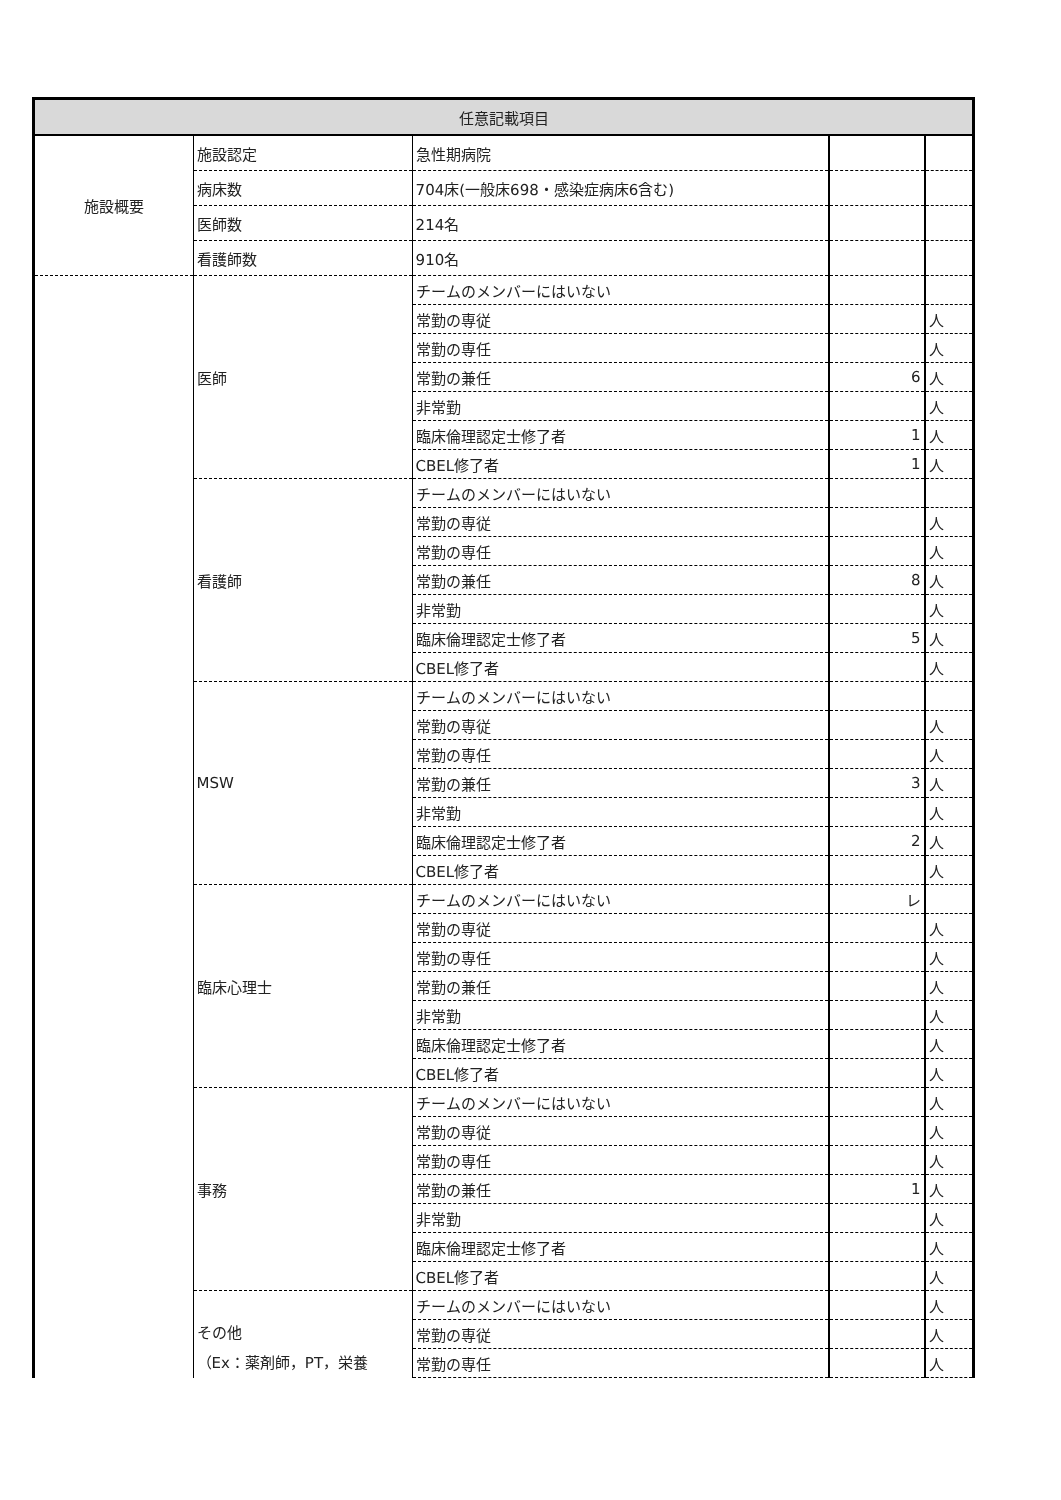| 任意記載項目 | | | | |
| --- | --- | --- | --- | --- |
| 施設概要 | 施設認定 | 急性期病院 | | |
| | 病床数 | 704床(一般床698・感染症病床6含む) | | |
| | 医師数 | 214名 | | |
| | 看護師数 | 910名 | | |
| | 医師 | チームのメンバーにはいない | | |
| | | 常勤の専従 | | 人 |
| | | 常勤の専任 | | 人 |
| | | 常勤の兼任 | 6 | 人 |
| | | 非常勤 | | 人 |
| | | 臨床倫理認定士修了者 | 1 | 人 |
| | | CBEL修了者 | 1 | 人 |
| | 看護師 | チームのメンバーにはいない | | |
| | | 常勤の専従 | | 人 |
| | | 常勤の専任 | | 人 |
| | | 常勤の兼任 | 8 | 人 |
| | | 非常勤 | | 人 |
| | | 臨床倫理認定士修了者 | 5 | 人 |
| | | CBEL修了者 | | 人 |
| | MSW | チームのメンバーにはいない | | |
| | | 常勤の専従 | | 人 |
| | | 常勤の専任 | | 人 |
| | | 常勤の兼任 | 3 | 人 |
| | | 非常勤 | | 人 |
| | | 臨床倫理認定士修了者 | 2 | 人 |
| | | CBEL修了者 | | 人 |
| | 臨床心理士 | チームのメンバーにはいない | レ | |
| | | 常勤の専従 | | 人 |
| | | 常勤の専任 | | 人 |
| | | 常勤の兼任 | | 人 |
| | | 非常勤 | | 人 |
| | | 臨床倫理認定士修了者 | | 人 |
| | | CBEL修了者 | | 人 |
| | 事務 | チームのメンバーにはいない | | 人 |
| | | 常勤の専従 | | 人 |
| | | 常勤の専任 | | 人 |
| | | 常勤の兼任 | 1 | 人 |
| | | 非常勤 | | 人 |
| | | 臨床倫理認定士修了者 | | 人 |
| | | CBEL修了者 | | 人 |
| | その他 （Ex：薬剤師，PT，栄養 | チームのメンバーにはいない | | 人 |
| | | 常勤の専従 | | 人 |
| | | 常勤の専任 | | 人 |